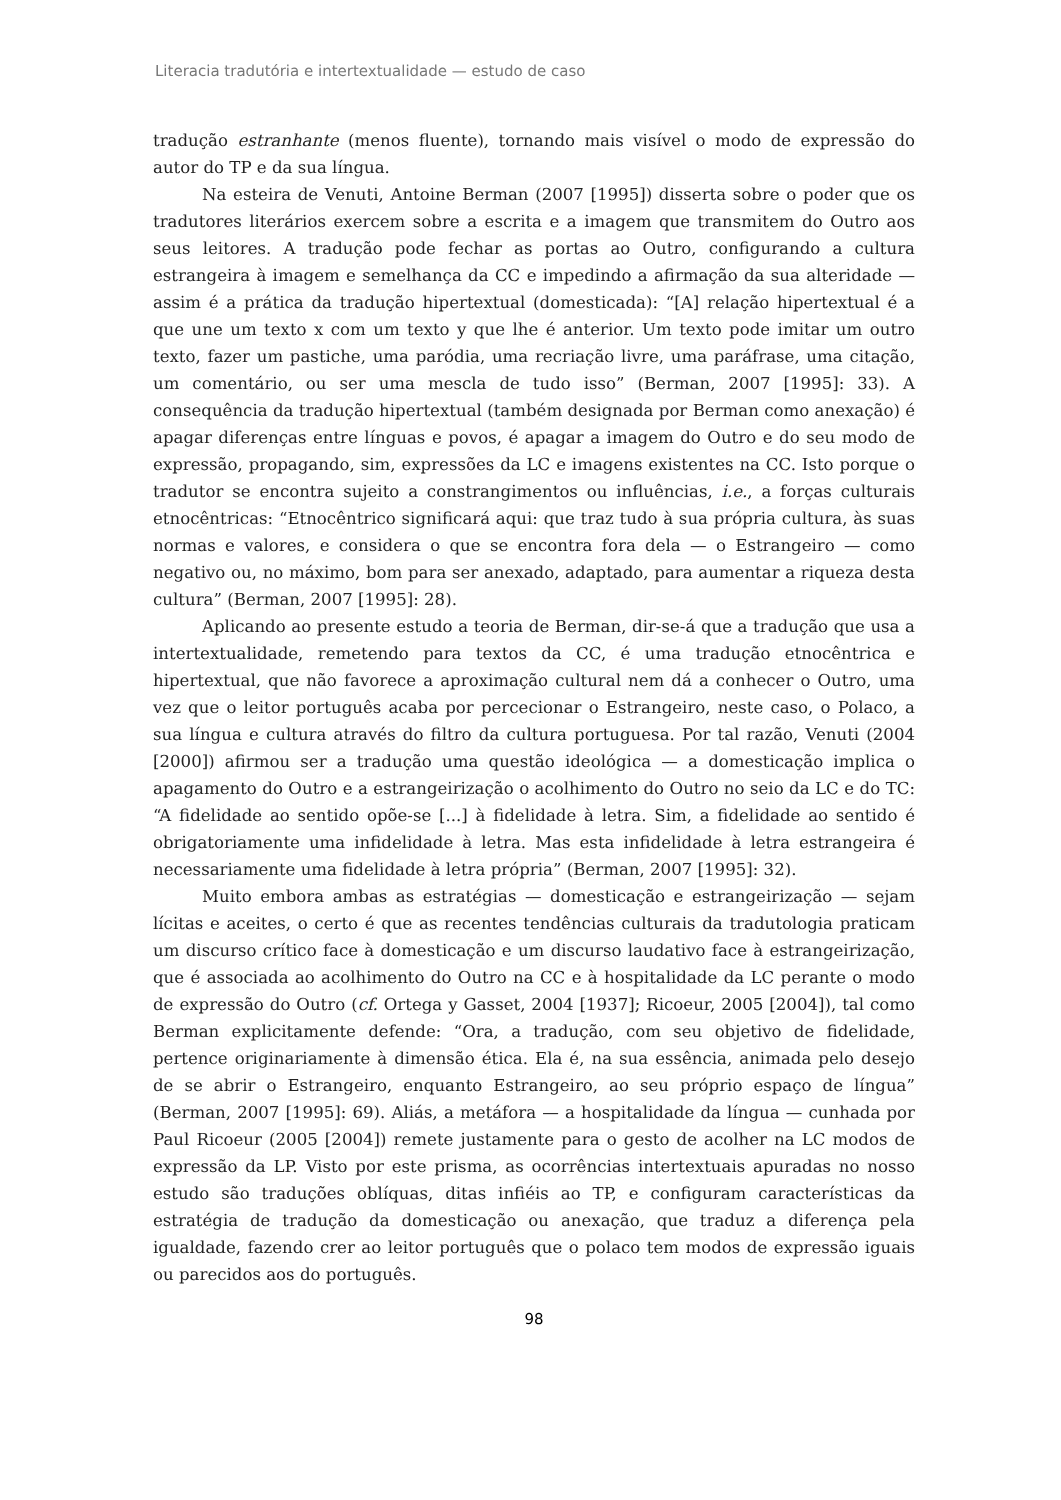Literacia tradutória e intertextualidade — estudo de caso
tradução estranhante (menos fluente), tornando mais visível o modo de expressão do autor do TP e da sua língua.
Na esteira de Venuti, Antoine Berman (2007 [1995]) disserta sobre o poder que os tradutores literários exercem sobre a escrita e a imagem que transmitem do Outro aos seus leitores. A tradução pode fechar as portas ao Outro, configurando a cultura estrangeira à imagem e semelhança da CC e impedindo a afirmação da sua alteridade — assim é a prática da tradução hipertextual (domesticada): “[A] relação hipertextual é a que une um texto x com um texto y que lhe é anterior. Um texto pode imitar um outro texto, fazer um pastiche, uma paródia, uma recriação livre, uma paráfrase, uma citação, um comentário, ou ser uma mescla de tudo isso” (Berman, 2007 [1995]: 33). A consequência da tradução hipertextual (também designada por Berman como anexação) é apagar diferenças entre línguas e povos, é apagar a imagem do Outro e do seu modo de expressão, propagando, sim, expressões da LC e imagens existentes na CC. Isto porque o tradutor se encontra sujeito a constrangimentos ou influências, i.e., a forças culturais etnocêntricas: “Etnocêntrico significará aqui: que traz tudo à sua própria cultura, às suas normas e valores, e considera o que se encontra fora dela — o Estrangeiro — como negativo ou, no máximo, bom para ser anexado, adaptado, para aumentar a riqueza desta cultura” (Berman, 2007 [1995]: 28).
Aplicando ao presente estudo a teoria de Berman, dir-se-á que a tradução que usa a intertextualidade, remetendo para textos da CC, é uma tradução etnocêntrica e hipertextual, que não favorece a aproximação cultural nem dá a conhecer o Outro, uma vez que o leitor português acaba por percecionar o Estrangeiro, neste caso, o Polaco, a sua língua e cultura através do filtro da cultura portuguesa. Por tal razão, Venuti (2004 [2000]) afirmou ser a tradução uma questão ideológica — a domesticação implica o apagamento do Outro e a estrangeirização o acolhimento do Outro no seio da LC e do TC: “A fidelidade ao sentido opõe-se [...] à fidelidade à letra. Sim, a fidelidade ao sentido é obrigatoriamente uma infidelidade à letra. Mas esta infidelidade à letra estrangeira é necessariamente uma fidelidade à letra própria” (Berman, 2007 [1995]: 32).
Muito embora ambas as estratégias — domesticação e estrangeirização — sejam lícitas e aceites, o certo é que as recentes tendências culturais da tradutologia praticam um discurso crítico face à domesticação e um discurso laudativo face à estrangeirização, que é associada ao acolhimento do Outro na CC e à hospitalidade da LC perante o modo de expressão do Outro (cf. Ortega y Gasset, 2004 [1937]; Ricoeur, 2005 [2004]), tal como Berman explicitamente defende: “Ora, a tradução, com seu objetivo de fidelidade, pertence originariamente à dimensão ética. Ela é, na sua essência, animada pelo desejo de se abrir o Estrangeiro, enquanto Estrangeiro, ao seu próprio espaço de língua” (Berman, 2007 [1995]: 69). Aliás, a metáfora — a hospitalidade da língua — cunhada por Paul Ricoeur (2005 [2004]) remete justamente para o gesto de acolher na LC modos de expressão da LP. Visto por este prisma, as ocorrências intertextuais apuradas no nosso estudo são traduções oblíquas, ditas infiéis ao TP, e configuram características da estratégia de tradução da domesticação ou anexação, que traduz a diferença pela igualdade, fazendo crer ao leitor português que o polaco tem modos de expressão iguais ou parecidos aos do português.
98